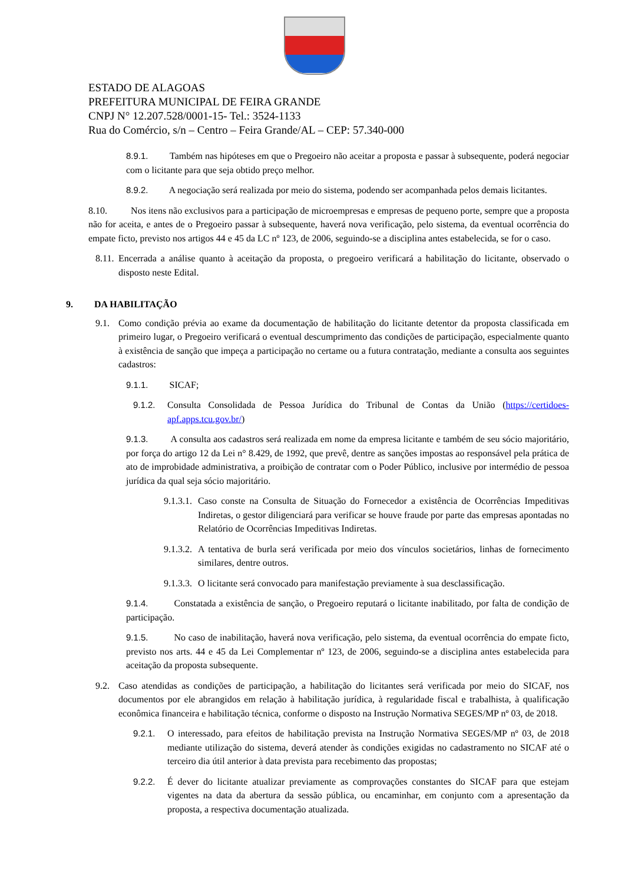ESTADO DE ALAGOAS
PREFEITURA MUNICIPAL DE FEIRA GRANDE
CNPJ N° 12.207.528/0001-15- Tel.: 3524-1133
Rua do Comércio, s/n – Centro – Feira Grande/AL – CEP: 57.340-000
8.9.1. Também nas hipóteses em que o Pregoeiro não aceitar a proposta e passar à subsequente, poderá negociar com o licitante para que seja obtido preço melhor.
8.9.2. A negociação será realizada por meio do sistema, podendo ser acompanhada pelos demais licitantes.
8.10. Nos itens não exclusivos para a participação de microempresas e empresas de pequeno porte, sempre que a proposta não for aceita, e antes de o Pregoeiro passar à subsequente, haverá nova verificação, pelo sistema, da eventual ocorrência do empate ficto, previsto nos artigos 44 e 45 da LC nº 123, de 2006, seguindo-se a disciplina antes estabelecida, se for o caso.
8.11.
Encerrada a análise quanto à aceitação da proposta, o pregoeiro verificará a habilitação do licitante, observado o disposto neste Edital.
9. DA HABILITAÇÃO
9.1. Como condição prévia ao exame da documentação de habilitação do licitante detentor da proposta classificada em primeiro lugar, o Pregoeiro verificará o eventual descumprimento das condições de participação, especialmente quanto à existência de sanção que impeça a participação no certame ou a futura contratação, mediante a consulta aos seguintes cadastros:
9.1.1. SICAF;
9.1.2. Consulta Consolidada de Pessoa Jurídica do Tribunal de Contas da União (https://certidoes-apf.apps.tcu.gov.br/)
9.1.3. A consulta aos cadastros será realizada em nome da empresa licitante e também de seu sócio majoritário, por força do artigo 12 da Lei n° 8.429, de 1992, que prevê, dentre as sanções impostas ao responsável pela prática de ato de improbidade administrativa, a proibição de contratar com o Poder Público, inclusive por intermédio de pessoa jurídica da qual seja sócio majoritário.
9.1.3.1.
Caso conste na Consulta de Situação do Fornecedor a existência de Ocorrências Impeditivas Indiretas, o gestor diligenciará para verificar se houve fraude por parte das empresas apontadas no Relatório de Ocorrências Impeditivas Indiretas.
9.1.3.2.
A tentativa de burla será verificada por meio dos vínculos societários, linhas de fornecimento similares, dentre outros.
9.1.3.3.
O licitante será convocado para manifestação previamente à sua desclassificação.
9.1.4. Constatada a existência de sanção, o Pregoeiro reputará o licitante inabilitado, por falta de condição de participação.
9.1.5. No caso de inabilitação, haverá nova verificação, pelo sistema, da eventual ocorrência do empate ficto, previsto nos arts. 44 e 45 da Lei Complementar nº 123, de 2006, seguindo-se a disciplina antes estabelecida para aceitação da proposta subsequente.
9.2. Caso atendidas as condições de participação, a habilitação do licitantes será verificada por meio do SICAF, nos documentos por ele abrangidos em relação à habilitação jurídica, à regularidade fiscal e trabalhista, à qualificação econômica financeira e habilitação técnica, conforme o disposto na Instrução Normativa SEGES/MP nº 03, de 2018.
9.2.1. O interessado, para efeitos de habilitação prevista na Instrução Normativa SEGES/MP nº 03, de 2018 mediante utilização do sistema, deverá atender às condições exigidas no cadastramento no SICAF até o terceiro dia útil anterior à data prevista para recebimento das propostas;
9.2.2. É dever do licitante atualizar previamente as comprovações constantes do SICAF para que estejam vigentes na data da abertura da sessão pública, ou encaminhar, em conjunto com a apresentação da proposta, a respectiva documentação atualizada.